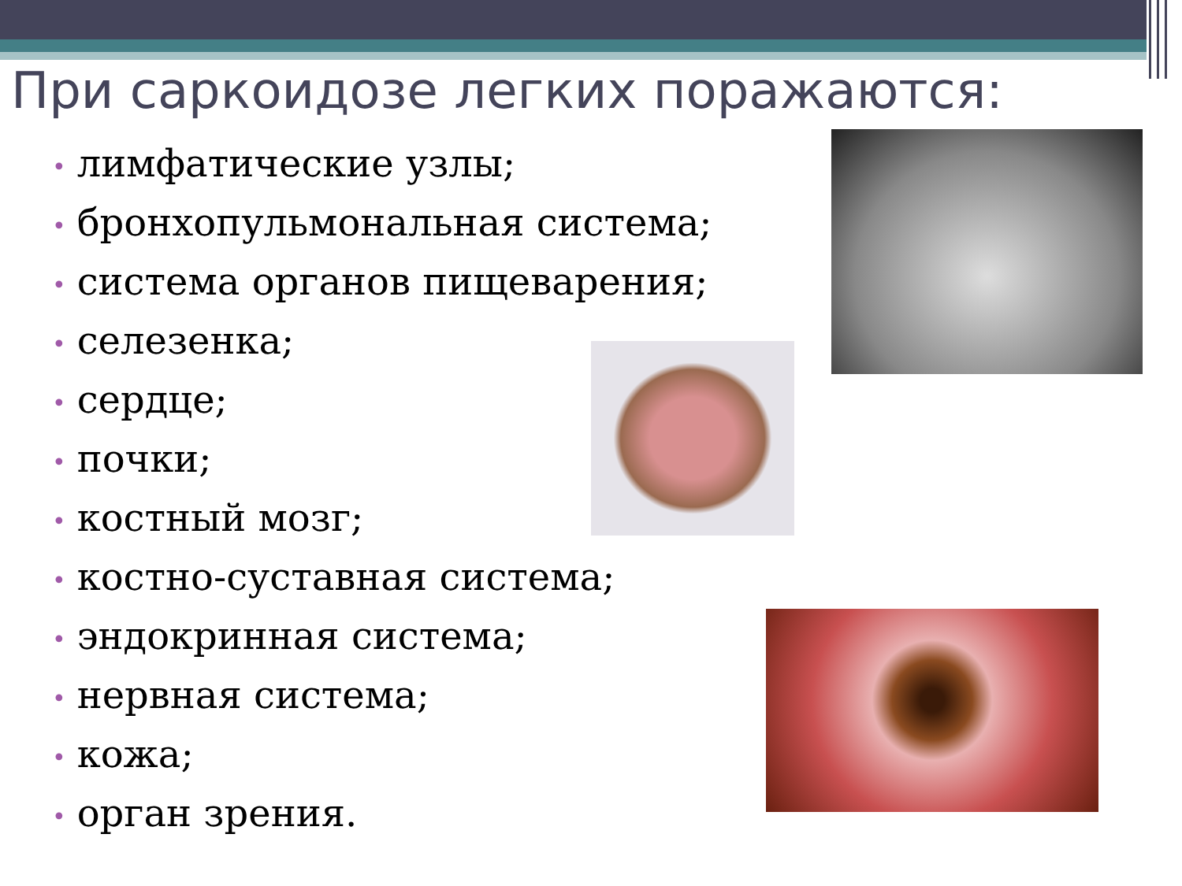При саркоидозе легких поражаются:
• лимфатические узлы;
• бронхопульмональная система;
• система органов пищеварения;
• селезенка;
• сердце;
• почки;
• костный мозг;
• костно-суставная система;
• эндокринная система;
• нервная система;
• кожа;
• орган зрения.